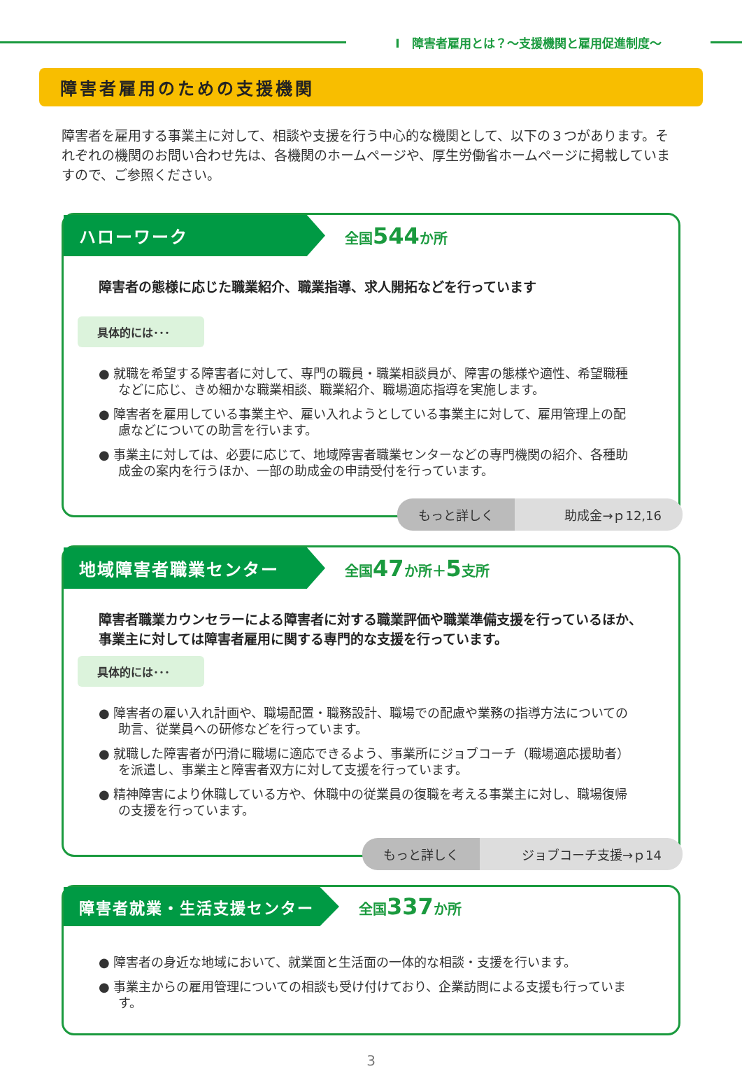Ⅰ　障害者雇用とは？～支援機関と雇用促進制度～
障害者雇用のための支援機関
障害者を雇用する事業主に対して、相談や支援を行う中心的な機関として、以下の３つがあります。それぞれの機関のお問い合わせ先は、各機関のホームページや、厚生労働省ホームページに掲載していますので、ご参照ください。
ハローワーク
全国544か所
障害者の態様に応じた職業紹介、職業指導、求人開拓などを行っています
具体的には･･･
● 就職を希望する障害者に対して、専門の職員・職業相談員が、障害の態様や適性、希望職種などに応じ、きめ細かな職業相談、職業紹介、職場適応指導を実施します。
● 障害者を雇用している事業主や、雇い入れようとしている事業主に対して、雇用管理上の配慮などについての助言を行います。
● 事業主に対しては、必要に応じて、地域障害者職業センターなどの専門機関の紹介、各種助成金の案内を行うほか、一部の助成金の申請受付を行っています。
もっと詳しく 助成金→ｐ12,16
地域障害者職業センター
全国47か所＋5支所
障害者職業カウンセラーによる障害者に対する職業評価や職業準備支援を行っているほか、事業主に対しては障害者雇用に関する専門的な支援を行っています。
具体的には･･･
● 障害者の雇い入れ計画や、職場配置・職務設計、職場での配慮や業務の指導方法についての助言、従業員への研修などを行っています。
● 就職した障害者が円滑に職場に適応できるよう、事業所にジョブコーチ（職場適応援助者）を派遣し、事業主と障害者双方に対して支援を行っています。
● 精神障害により休職している方や、休職中の従業員の復職を考える事業主に対し、職場復帰の支援を行っています。
もっと詳しく ジョブコーチ支援→ｐ14
障害者就業・生活支援センター
全国337か所
● 障害者の身近な地域において、就業面と生活面の一体的な相談・支援を行います。
● 事業主からの雇用管理についての相談も受け付けており、企業訪問による支援も行っています。
3